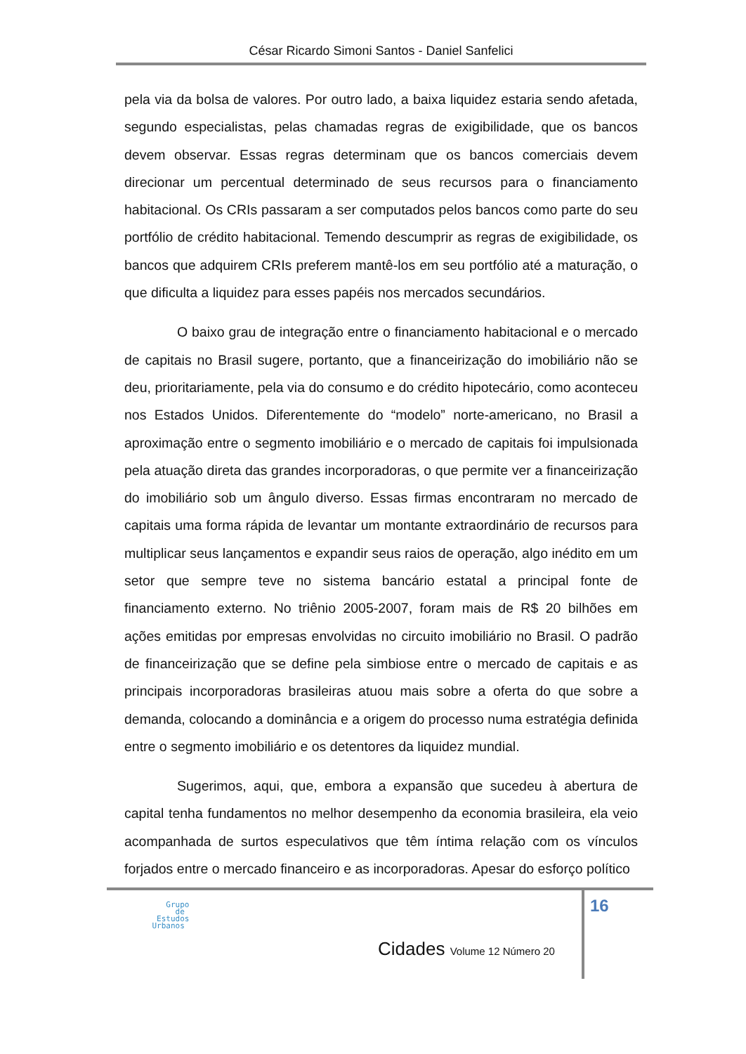César Ricardo Simoni Santos - Daniel Sanfelici
pela via da bolsa de valores. Por outro lado, a baixa liquidez estaria sendo afetada, segundo especialistas, pelas chamadas regras de exigibilidade, que os bancos devem observar. Essas regras determinam que os bancos comerciais devem direcionar um percentual determinado de seus recursos para o financiamento habitacional. Os CRIs passaram a ser computados pelos bancos como parte do seu portfólio de crédito habitacional. Temendo descumprir as regras de exigibilidade, os bancos que adquirem CRIs preferem mantê-los em seu portfólio até a maturação, o que dificulta a liquidez para esses papéis nos mercados secundários.
O baixo grau de integração entre o financiamento habitacional e o mercado de capitais no Brasil sugere, portanto, que a financeirização do imobiliário não se deu, prioritariamente, pela via do consumo e do crédito hipotecário, como aconteceu nos Estados Unidos. Diferentemente do “modelo” norte-americano, no Brasil a aproximação entre o segmento imobiliário e o mercado de capitais foi impulsionada pela atuação direta das grandes incorporadoras, o que permite ver a financeirização do imobiliário sob um ângulo diverso. Essas firmas encontraram no mercado de capitais uma forma rápida de levantar um montante extraordinário de recursos para multiplicar seus lançamentos e expandir seus raios de operação, algo inédito em um setor que sempre teve no sistema bancário estatal a principal fonte de financiamento externo. No triênio 2005-2007, foram mais de R$ 20 bilhões em ações emitidas por empresas envolvidas no circuito imobiliário no Brasil. O padrão de financeirização que se define pela simbiose entre o mercado de capitais e as principais incorporadoras brasileiras atuou mais sobre a oferta do que sobre a demanda, colocando a dominância e a origem do processo numa estratégia definida entre o segmento imobiliário e os detentores da liquidez mundial.
Sugerimos, aqui, que, embora a expansão que sucedeu à abertura de capital tenha fundamentos no melhor desempenho da economia brasileira, ela veio acompanhada de surtos especulativos que têm íntima relação com os vínculos forjados entre o mercado financeiro e as incorporadoras. Apesar do esforço político
16
Grupo
de
Estudos
Urbanos
Cidades Volume 12 Número 20